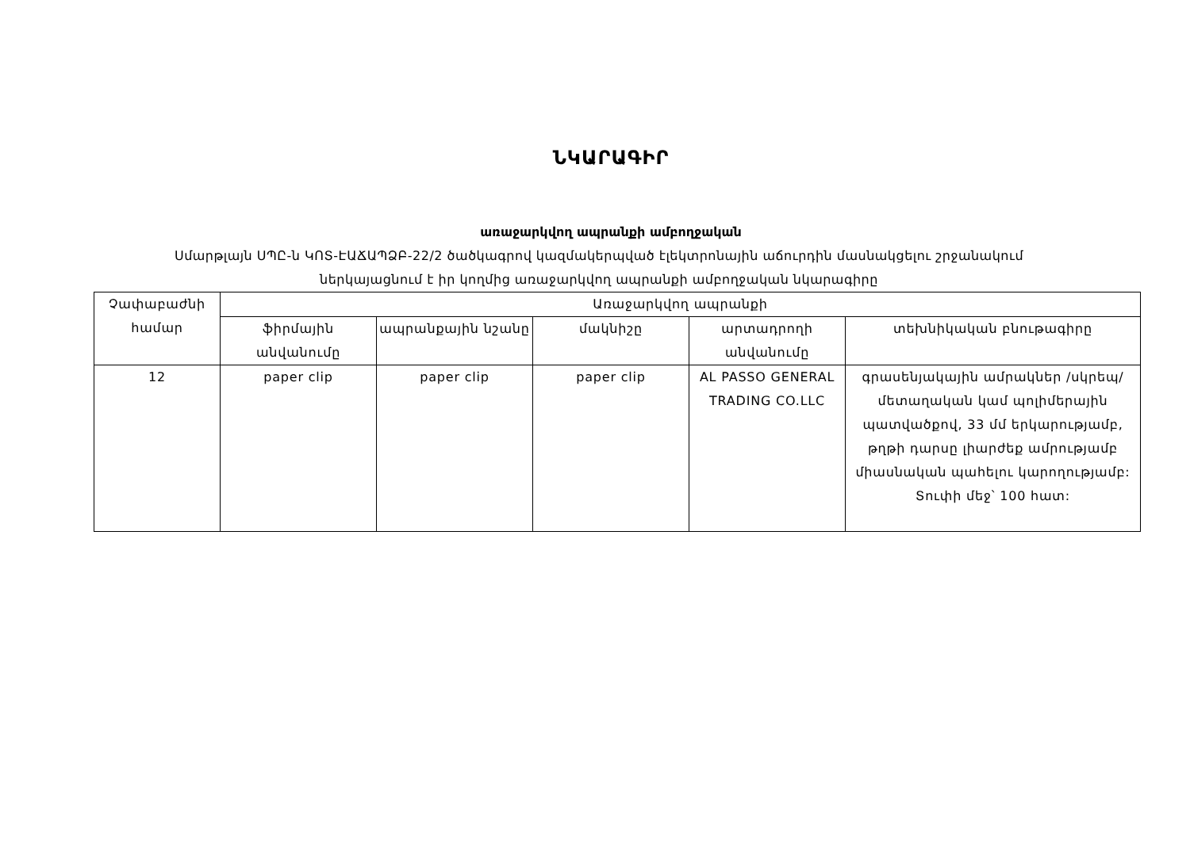ՆԿԱՐԱԳԻՐ
առաջարկվող ապրանքի ամբողջական
Սմարթլայն ՍՊԸ-ն ԿՈՏ-ԷԱՃԱՊՁԲ-22/2 ծածկագրով կազմակերպված էլեկտրոնային աճուրդին մասնակցելու շրջանակում ներկայացնում է իր կողմից առաջարկվող ապրանքի ամբողջական նկարագիրը
| Չափաբաժնի համար | Առաջարկվող ապրանքի | | | | |
| --- | --- | --- | --- | --- | --- |
| | ֆիրմային անվանումը | ապրանքային նշանը | մակնիշը | արտադրողի անվանումը | տեխնիկական բնութագիրը |
| 12 | paper clip | paper clip | paper clip | AL PASSO GENERAL TRADING CO.LLC | գրասենյակային ամրակներ /սկրեպ/ մետաղական կամ պոլիմերային պատվածքով, 33 մմ երկարությամբ, թղթի դարսը լիարժեք ամրությամբ միասնական պահելու կարողությամբ: Տուփի մեջ՝ 100 հատ: |